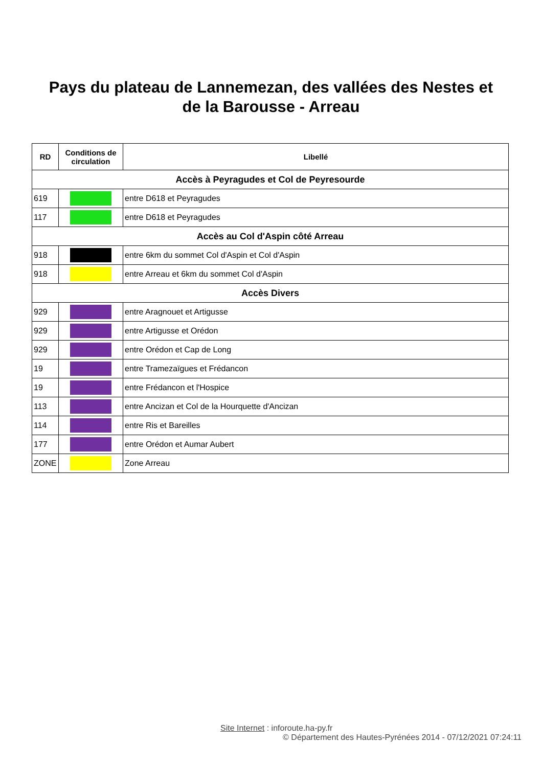Pays du plateau de Lannemezan, des vallées des Nestes et
de la Barousse - Arreau
| RD | Conditions de circulation | Libellé |
| --- | --- | --- |
| Accès à Peyragudes et Col de Peyresourde | | |
| 619 | | entre D618 et Peyragudes |
| 117 | | entre D618 et Peyragudes |
| Accès au Col d'Aspin côté Arreau | | |
| 918 | | entre 6km du sommet Col d'Aspin et Col d'Aspin |
| 918 | | entre Arreau et 6km du sommet Col d'Aspin |
| Accès Divers | | |
| 929 | | entre Aragnouet et Artigusse |
| 929 | | entre Artigusse et Orédon |
| 929 | | entre Orédon et Cap de Long |
| 19 | | entre Tramezaïgues et Frédancon |
| 19 | | entre Frédancon et l'Hospice |
| 113 | | entre Ancizan et Col de la Hourquette d'Ancizan |
| 114 | | entre Ris et Bareilles |
| 177 | | entre Orédon et Aumar Aubert |
| ZONE | | Zone Arreau |
Site Internet : inforoute.ha-py.fr
© Département des Hautes-Pyrénées 2014 - 07/12/2021 07:24:11